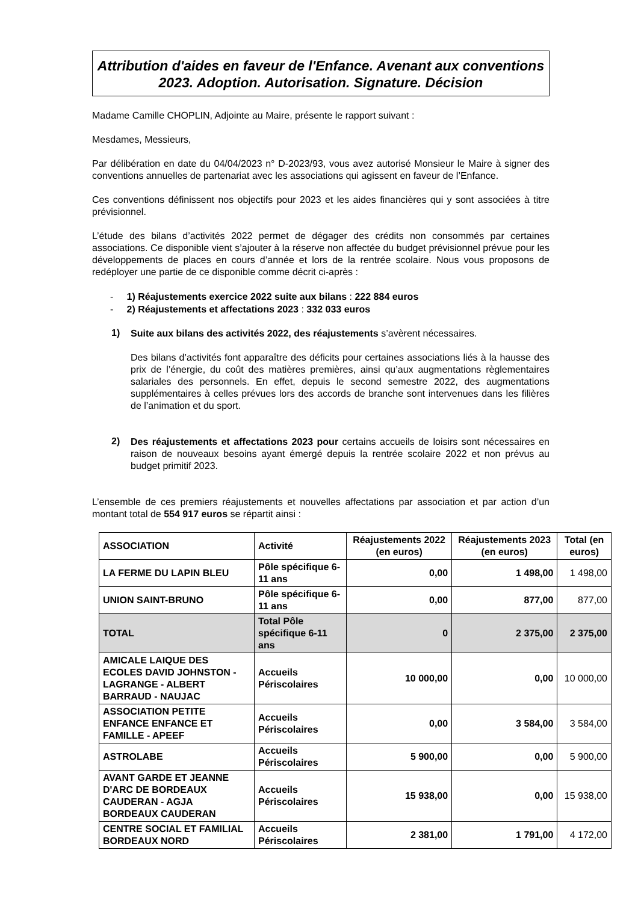Attribution d'aides en faveur de l'Enfance. Avenant aux conventions 2023. Adoption. Autorisation. Signature. Décision
Madame Camille CHOPLIN, Adjointe au Maire, présente le rapport suivant :
Mesdames, Messieurs,
Par délibération en date du 04/04/2023 n° D-2023/93, vous avez autorisé Monsieur le Maire à signer des conventions annuelles de partenariat avec les associations qui agissent en faveur de l’Enfance.
Ces conventions définissent nos objectifs pour 2023 et les aides financières qui y sont associées à titre prévisionnel.
L’étude des bilans d’activités 2022 permet de dégager des crédits non consommés par certaines associations. Ce disponible vient s’ajouter à la réserve non affectée du budget prévisionnel prévue pour les développements de places en cours d’année et lors de la rentrée scolaire. Nous vous proposons de redéployer une partie de ce disponible comme décrit ci-après :
- 1) Réajustements exercice 2022 suite aux bilans : 222 884 euros
- 2) Réajustements et affectations 2023 : 332 033 euros
1)
Suite aux bilans des activités 2022, des réajustements s’avèrent nécessaires.
Des bilans d’activités font apparaître des déficits pour certaines associations liés à la hausse des prix de l’énergie, du coût des matières premières, ainsi qu’aux augmentations règlementaires salariales des personnels. En effet, depuis le second semestre 2022, des augmentations supplémentaires à celles prévues lors des accords de branche sont intervenues dans les filières de l’animation et du sport.
2)
Des réajustements et affectations 2023 pour certains accueils de loisirs sont nécessaires en raison de nouveaux besoins ayant émergé depuis la rentrée scolaire 2022 et non prévus au budget primitif 2023.
L’ensemble de ces premiers réajustements et nouvelles affectations par association et par action d’un montant total de 554 917 euros se répartit ainsi :
| ASSOCIATION | Activité | Réajustements 2022 (en euros) | Réajustements 2023 (en euros) | Total (en euros) |
| --- | --- | --- | --- | --- |
| LA FERME DU LAPIN BLEU | Pôle spécifique 6-11 ans | 0,00 | 1 498,00 | 1 498,00 |
| UNION SAINT-BRUNO | Pôle spécifique 6-11 ans | 0,00 | 877,00 | 877,00 |
| TOTAL | Total Pôle spécifique 6-11 ans | 0 | 2 375,00 | 2 375,00 |
| AMICALE LAIQUE DES ECOLES DAVID JOHNSTON - LAGRANGE - ALBERT BARRAUD - NAUJAC | Accueils Périscolaires | 10 000,00 | 0,00 | 10 000,00 |
| ASSOCIATION PETITE ENFANCE ENFANCE ET FAMILLE - APEEF | Accueils Périscolaires | 0,00 | 3 584,00 | 3 584,00 |
| ASTROLABE | Accueils Périscolaires | 5 900,00 | 0,00 | 5 900,00 |
| AVANT GARDE ET JEANNE D'ARC DE BORDEAUX CAUDERAN - AGJA BORDEAUX CAUDERAN | Accueils Périscolaires | 15 938,00 | 0,00 | 15 938,00 |
| CENTRE SOCIAL ET FAMILIAL BORDEAUX NORD | Accueils Périscolaires | 2 381,00 | 1 791,00 | 4 172,00 |